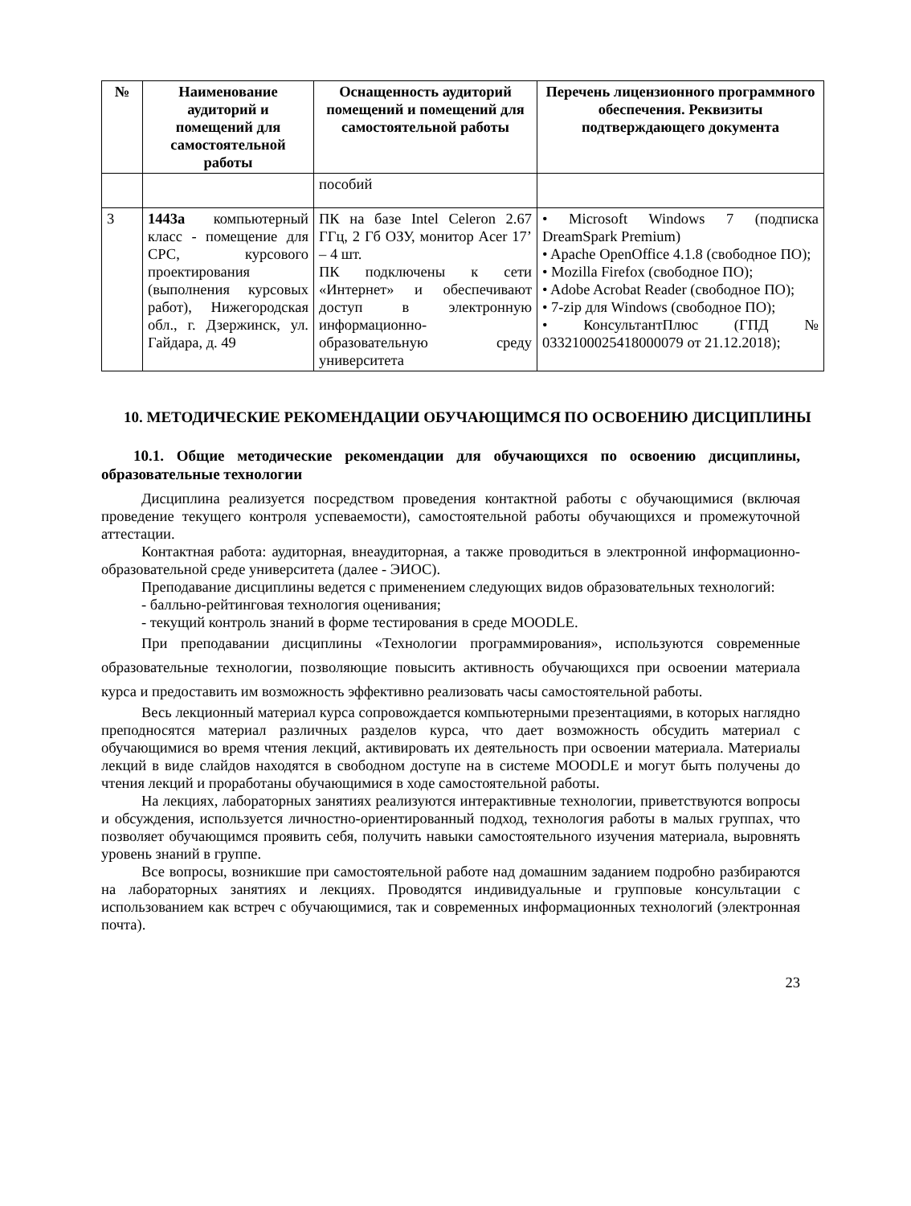| № | Наименование аудиторий и помещений для самостоятельной работы | Оснащенность аудиторий помещений и помещений для самостоятельной работы | Перечень лицензионного программного обеспечения. Реквизиты подтверждающего документа |
| --- | --- | --- | --- |
| | | пособий | |
| 3 | 1443а компьютерный класс - помещение для СРС, курсового проектирования (выполнения курсовых работ), Нижегородская обл., г. Дзержинск, ул. Гайдара, д. 49 | ПК на базе Intel Celeron 2.67 ГГц, 2 Гб ОЗУ, монитор Acer 17’ – 4 шт. ПК подключены к сети «Интернет» и обеспечивают доступ в электронную информационно-образовательную среду университета | • Microsoft Windows 7 (подписка DreamSpark Premium) • Apache OpenOffice 4.1.8 (свободное ПО); • Mozilla Firefox (свободное ПО); • Adobe Acrobat Reader (свободное ПО); • 7-zip для Windows (свободное ПО); • КонсультантПлюс (ГПД № 0332100025418000079 от 21.12.2018); |
10. МЕТОДИЧЕСКИЕ РЕКОМЕНДАЦИИ ОБУЧАЮЩИМСЯ ПО ОСВОЕНИЮ ДИСЦИПЛИНЫ
10.1. Общие методические рекомендации для обучающихся по освоению дисциплины, образовательные технологии
Дисциплина реализуется посредством проведения контактной работы с обучающимися (включая проведение текущего контроля успеваемости), самостоятельной работы обучающихся и промежуточной аттестации.
Контактная работа: аудиторная, внеаудиторная, а также проводиться в электронной информационно-образовательной среде университета (далее - ЭИОС).
Преподавание дисциплины ведется с применением следующих видов образовательных технологий:
- балльно-рейтинговая технология оценивания;
- текущий контроль знаний в форме тестирования в среде MOODLE.
При преподавании дисциплины «Технологии программирования», используются современные образовательные технологии, позволяющие повысить активность обучающихся при освоении материала курса и предоставить им возможность эффективно реализовать часы самостоятельной работы.
Весь лекционный материал курса сопровождается компьютерными презентациями, в которых наглядно преподносятся материал различных разделов курса, что дает возможность обсудить материал с обучающимися во время чтения лекций, активировать их деятельность при освоении материала. Материалы лекций в виде слайдов находятся в свободном доступе на в системе MOODLE и могут быть получены до чтения лекций и проработаны обучающимися в ходе самостоятельной работы.
На лекциях, лабораторных занятиях реализуются интерактивные технологии, приветствуются вопросы и обсуждения, используется личностно-ориентированный подход, технология работы в малых группах, что позволяет обучающимся проявить себя, получить навыки самостоятельного изучения материала, выровнять уровень знаний в группе.
Все вопросы, возникшие при самостоятельной работе над домашним заданием подробно разбираются на лабораторных занятиях и лекциях. Проводятся индивидуальные и групповые консультации с использованием как встреч с обучающимися, так и современных информационных технологий (электронная почта).
23